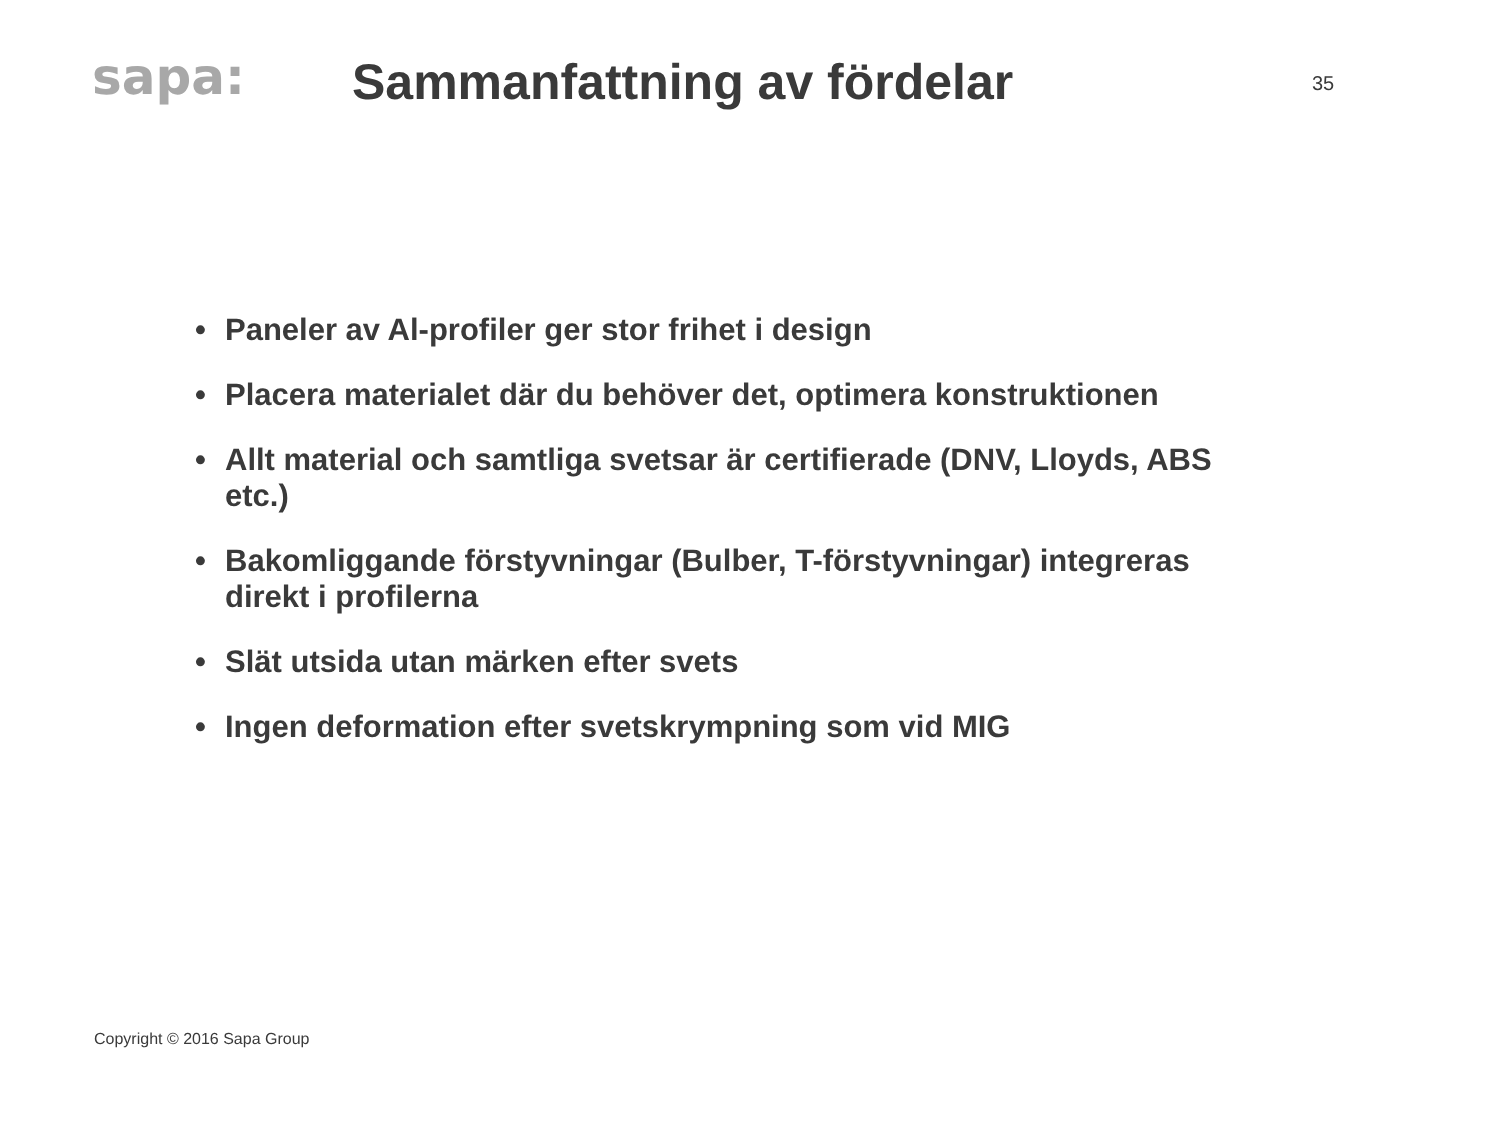sapa:
Sammanfattning av fördelar
35
• Paneler av Al-profiler ger stor frihet i design
• Placera materialet där du behöver det, optimera konstruktionen
• Allt material och samtliga svetsar är certifierade (DNV, Lloyds, ABS etc.)
• Bakomliggande förstyvningar (Bulber, T-förstyvningar) integreras direkt i profilerna
• Slät utsida utan märken efter svets
• Ingen deformation efter svetskrympning som vid MIG
Copyright © 2016 Sapa Group